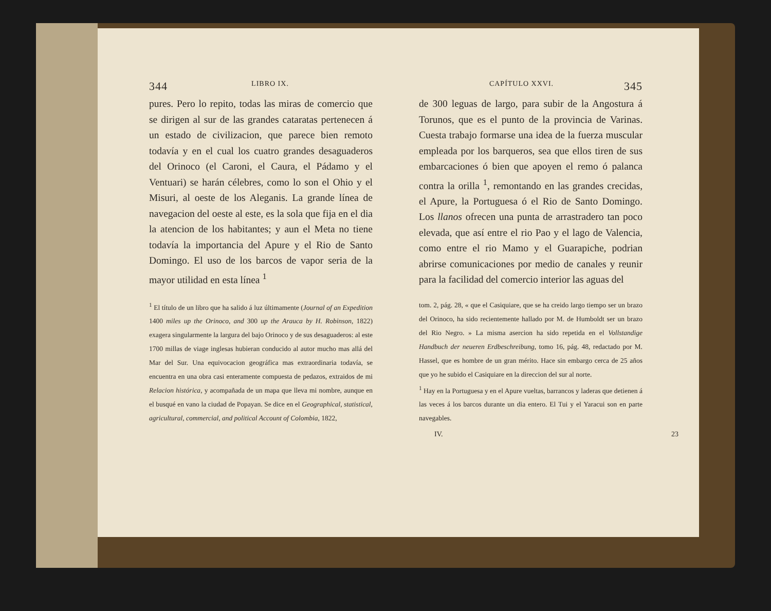344 LIBRO IX.
pures. Pero lo repito, todas las miras de comercio que se dirigen al sur de las grandes cataratas pertenecen á un estado de civilizacion, que parece bien remoto todavía y en el cual los cuatro grandes desaguaderos del Orinoco (el Caroni, el Caura, el Pádamo y el Ventuari) se harán célebres, como lo son el Ohio y el Misuri, al oeste de los Aleganis. La grande línea de navegacion del oeste al este, es la sola que fija en el dia la atencion de los habitantes; y aun el Meta no tiene todavía la importancia del Apure y el Rio de Santo Domingo. El uso de los barcos de vapor seria de la mayor utilidad en esta línea <sup>1</sup>
<sup>1</sup> El título de un libro que ha salido á luz últimamente (Journal of an Expedition 1400 miles up the Orinoco, and 300 up the Arauca by H. Robinson, 1822) exagera singularmente la largura del bajo Orinoco y de sus desaguaderos: al este 1700 millas de viage inglesas hubieran conducido al autor mucho mas allá del Mar del Sur. Una equivocacion geográfica mas extraordinaria todavía, se encuentra en una obra casi enteramente compuesta de pedazos, extraidos de mi Relacion histórica, y acompañada de un mapa que lleva mi nombre, aunque en el busqué en vano la ciudad de Popayan. Se dice en el Geographical, statistical, agricultural, commercial, and political Account of Colombia, 1822,
CAPÍTULO XXVI. 345
de 300 leguas de largo, para subir de la Angostura á Torunos, que es el punto de la provincia de Varinas. Cuesta trabajo formarse una idea de la fuerza muscular empleada por los barqueros, sea que ellos tiren de sus embarcaciones ó bien que apoyen el remo ó palanca contra la orilla <sup>1</sup>, remontando en las grandes crecidas, el Apure, la Portuguesa ó el Rio de Santo Domingo. Los llanos ofrecen una punta de arrastradero tan poco elevada, que así entre el rio Pao y el lago de Valencia, como entre el rio Mamo y el Guarapiche, podrian abrirse comunicaciones por medio de canales y reunir para la facilidad del comercio interior las aguas del
tom. 2, pág. 28, « que el Casiquiare, que se ha creido largo tiempo ser un brazo del Orinoco, ha sido recientemente hallado por M. de Humboldt ser un brazo del Rio Negro. » La misma asercion ha sido repetida en el Vollstandige Handbuch der neueren Erdbeschreibung, tomo 16, pág. 48, redactado por M. Hassel, que es hombre de un gran mérito. Hace sin embargo cerca de 25 años que yo he subido el Casiquiare en la direccion del sur al norte.
<sup>1</sup> Hay en la Portuguesa y en el Apure vueltas, barrancos y laderas que detienen á las veces á los barcos durante un dia entero. El Tui y el Yaracui son en parte navegables.
IV. 23